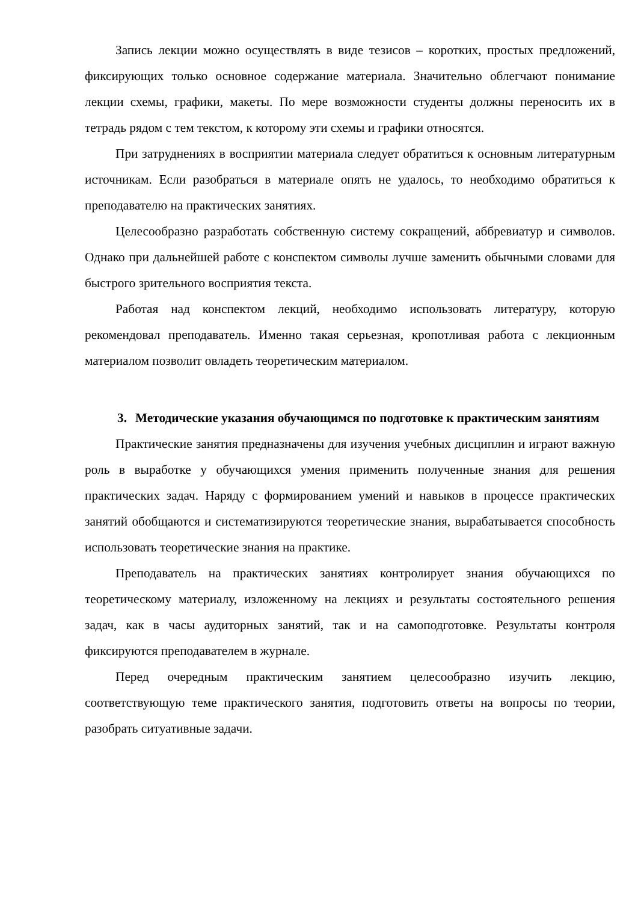Запись лекции можно осуществлять в виде тезисов – коротких, простых предложений, фиксирующих только основное содержание материала. Значительно облегчают понимание лекции схемы, графики, макеты. По мере возможности студенты должны переносить их в тетрадь рядом с тем текстом, к которому эти схемы и графики относятся.
При затруднениях в восприятии материала следует обратиться к основным литературным источникам. Если разобраться в материале опять не удалось, то необходимо обратиться к преподавателю на практических занятиях.
Целесообразно разработать собственную систему сокращений, аббревиатур и символов. Однако при дальнейшей работе с конспектом символы лучше заменить обычными словами для быстрого зрительного восприятия текста.
Работая над конспектом лекций, необходимо использовать литературу, которую рекомендовал преподаватель. Именно такая серьезная, кропотливая работа с лекционным материалом позволит овладеть теоретическим материалом.
3. Методические указания обучающимся по подготовке к практическим занятиям
Практические занятия предназначены для изучения учебных дисциплин и играют важную роль в выработке у обучающихся умения применить полученные знания для решения практических задач. Наряду с формированием умений и навыков в процессе практических занятий обобщаются и систематизируются теоретические знания, вырабатывается способность использовать теоретические знания на практике.
Преподаватель на практических занятиях контролирует знания обучающихся по теоретическому материалу, изложенному на лекциях и результаты состоятельного решения задач, как в часы аудиторных занятий, так и на самоподготовке. Результаты контроля фиксируются преподавателем в журнале.
Перед очередным практическим занятием целесообразно изучить лекцию, соответствующую теме практического занятия, подготовить ответы на вопросы по теории, разобрать ситуативные задачи.